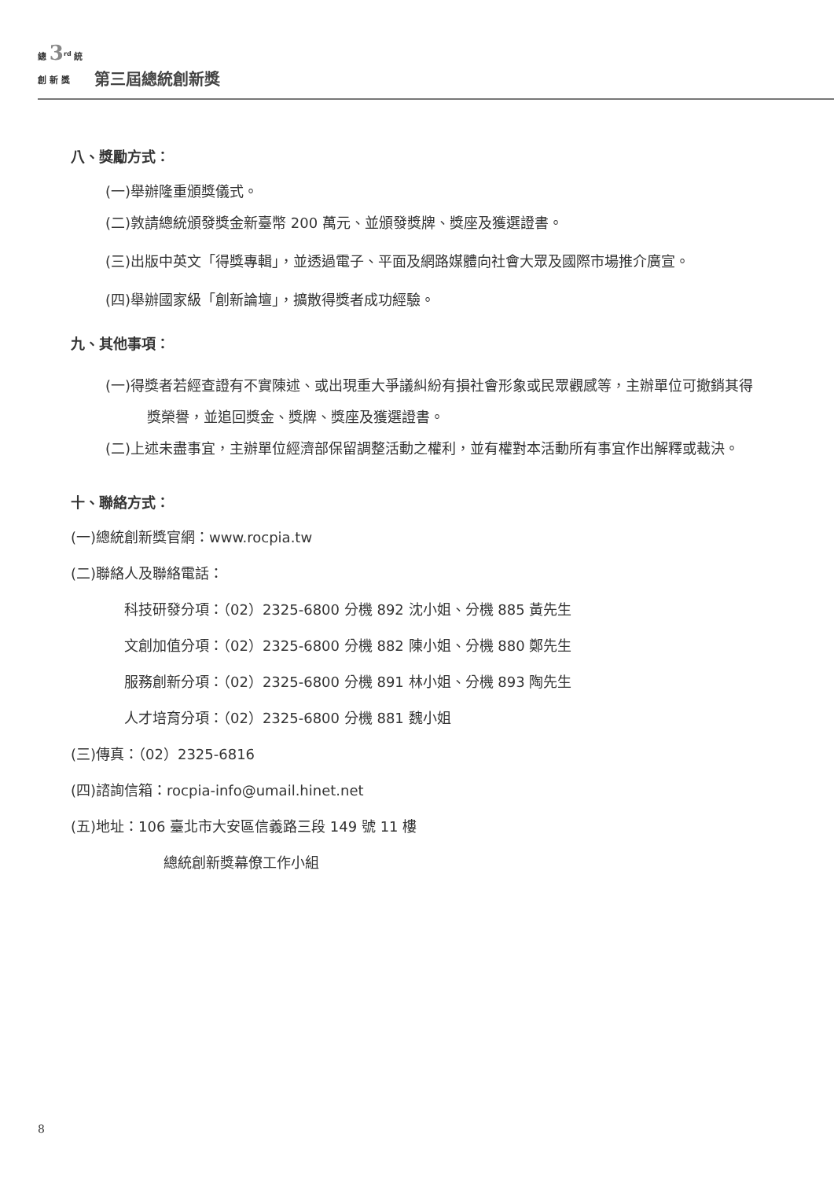總 3<sup>rd</sup> 統
創 新 獎
第三屆總統創新獎
八、獎勵方式：
(一)舉辦隆重頒獎儀式。
(二)敦請總統頒發獎金新臺幣 200 萬元、並頒發獎牌、獎座及獲選證書。
(三)出版中英文「得獎專輯」，並透過電子、平面及網路媒體向社會大眾及國際市場推介廣宣。
(四)舉辦國家級「創新論壇」，擴散得獎者成功經驗。
九、其他事項：
(一)得獎者若經查證有不實陳述、或出現重大爭議糾紛有損社會形象或民眾觀感等，主辦單位可撤銷其得獎榮譽，並追回獎金、獎牌、獎座及獲選證書。
(二)上述未盡事宜，主辦單位經濟部保留調整活動之權利，並有權對本活動所有事宜作出解釋或裁決。
十、聯絡方式：
(一)總統創新獎官網：www.rocpia.tw
(二)聯絡人及聯絡電話：
科技研發分項：（02）2325-6800 分機 892 沈小姐、分機 885 黃先生
文創加值分項：（02）2325-6800 分機 882 陳小姐、分機 880 鄭先生
服務創新分項：（02）2325-6800 分機 891 林小姐、分機 893 陶先生
人才培育分項：（02）2325-6800 分機 881 魏小姐
(三)傳真：（02）2325-6816
(四)諮詢信箱：rocpia-info@umail.hinet.net
(五)地址：106 臺北市大安區信義路三段 149 號 11 樓
總統創新獎幕僚工作小組
8